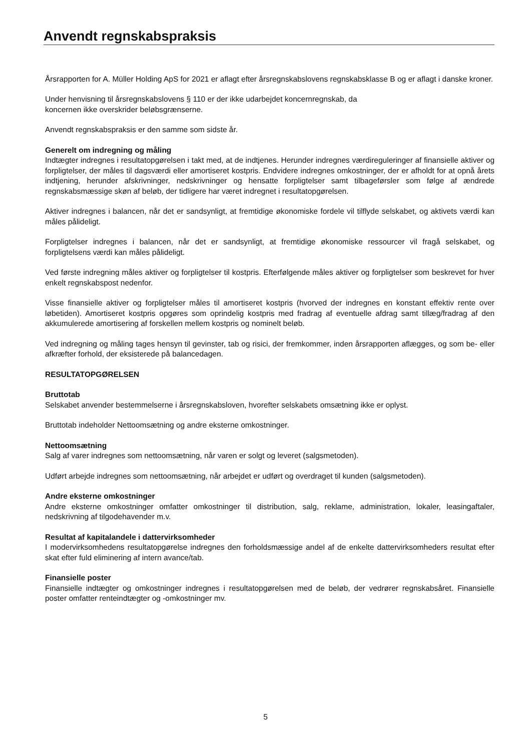Anvendt regnskabspraksis
Årsrapporten for A. Müller Holding ApS for 2021 er aflagt efter årsregnskabslovens regnskabsklasse B og er aflagt i danske kroner.
Under henvisning til årsregnskabslovens § 110 er der ikke udarbejdet koncernregnskab, da
koncernen ikke overskrider beløbsgrænserne.
Anvendt regnskabspraksis er den samme som sidste år.
Generelt om indregning og måling
Indtægter indregnes i resultatopgørelsen i takt med, at de indtjenes. Herunder indregnes værdireguleringer af finansielle aktiver og forpligtelser, der måles til dagsværdi eller amortiseret kostpris. Endvidere indregnes omkostninger, der er afholdt for at opnå årets indtjening, herunder afskrivninger, nedskrivninger og hensatte forpligtelser samt tilbageførsler som følge af ændrede regnskabsmæssige skøn af beløb, der tidligere har været indregnet i resultatopgørelsen.
Aktiver indregnes i balancen, når det er sandsynligt, at fremtidige økonomiske fordele vil tilflyde selskabet, og aktivets værdi kan måles pålideligt.
Forpligtelser indregnes i balancen, når det er sandsynligt, at fremtidige økonomiske ressourcer vil fragå selskabet, og forpligtelsens værdi kan måles pålideligt.
Ved første indregning måles aktiver og forpligtelser til kostpris. Efterfølgende måles aktiver og forpligtelser som beskrevet for hver enkelt regnskabspost nedenfor.
Visse finansielle aktiver og forpligtelser måles til amortiseret kostpris (hvorved der indregnes en konstant effektiv rente over løbetiden). Amortiseret kostpris opgøres som oprindelig kostpris med fradrag af eventuelle afdrag samt tillæg/fradrag af den akkumulerede amortisering af forskellen mellem kostpris og nominelt beløb.
Ved indregning og måling tages hensyn til gevinster, tab og risici, der fremkommer, inden årsrapporten aflægges, og som be- eller afkræfter forhold, der eksisterede på balancedagen.
RESULTATOPGØRELSEN
Bruttotab
Selskabet anvender bestemmelserne i årsregnskabsloven, hvorefter selskabets omsætning ikke er oplyst.
Bruttotab indeholder Nettoomsætning og andre eksterne omkostninger.
Nettoomsætning
Salg af varer indregnes som nettoomsætning, når varen er solgt og leveret (salgsmetoden).
Udført arbejde indregnes som nettoomsætning, når arbejdet er udført og overdraget til kunden (salgsmetoden).
Andre eksterne omkostninger
Andre eksterne omkostninger omfatter omkostninger til distribution, salg, reklame, administration, lokaler, leasingaftaler, nedskrivning af tilgodehavender m.v.
Resultat af kapitalandele i dattervirksomheder
I modervirksomhedens resultatopgørelse indregnes den forholdsmæssige andel af de enkelte dattervirksomheders resultat efter skat efter fuld eliminering af intern avance/tab.
Finansielle poster
Finansielle indtægter og omkostninger indregnes i resultatopgørelsen med de beløb, der vedrører regnskabsåret. Finansielle poster omfatter renteindtægter og -omkostninger mv.
5